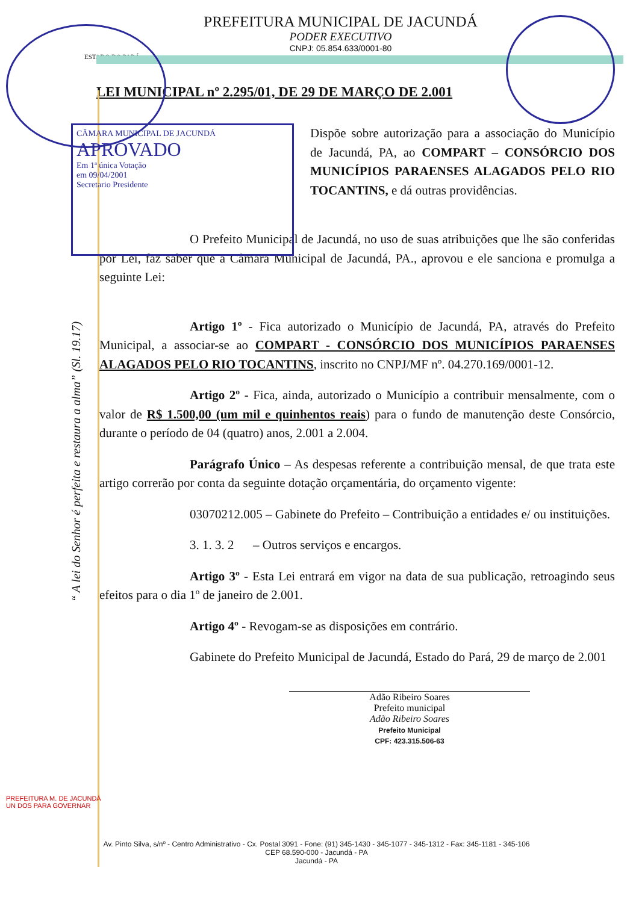PREFEITURA MUNICIPAL DE JACUNDÁ
PODER EXECUTIVO
CNPJ: 05.854.633/0001-80
ESTADO DO PARÁ
LEI MUNICIPAL nº 2.295/01, DE 29 DE MARÇO DE 2.001
CÂMARA MUNICIPAL DE JACUNDÁ
APROVADO
Em 1ª única Votação
em 09/04/2001
Secretario Presidente
Dispõe sobre autorização para a associação do Município de Jacundá, PA, ao COMPART – CONSÓRCIO DOS MUNICÍPIOS PARAENSES ALAGADOS PELO RIO TOCANTINS, e dá outras providências.
O Prefeito Municipal de Jacundá, no uso de suas atribuições que lhe são conferidas por Lei, faz saber que a Câmara Municipal de Jacundá, PA., aprovou e ele sanciona e promulga a seguinte Lei:
Artigo 1º - Fica autorizado o Município de Jacundá, PA, através do Prefeito Municipal, a associar-se ao COMPART - CONSÓRCIO DOS MUNICÍPIOS PARAENSES ALAGADOS PELO RIO TOCANTINS, inscrito no CNPJ/MF nº. 04.270.169/0001-12.
Artigo 2º - Fica, ainda, autorizado o Município a contribuir mensalmente, com o valor de R$ 1.500,00 (um mil e quinhentos reais) para o fundo de manutenção deste Consórcio, durante o período de 04 (quatro) anos, 2.001 a 2.004.
Parágrafo Único – As despesas referente a contribuição mensal, de que trata este artigo correrão por conta da seguinte dotação orçamentária, do orçamento vigente:
03070212.005 – Gabinete do Prefeito – Contribuição a entidades e/ ou instituições.
3. 1. 3. 2 – Outros serviços e encargos.
Artigo 3º - Esta Lei entrará em vigor na data de sua publicação, retroagindo seus efeitos para o dia 1º de janeiro de 2.001.
Artigo 4º - Revogam-se as disposições em contrário.
Gabinete do Prefeito Municipal de Jacundá, Estado do Pará, 29 de março de 2.001
Adão Ribeiro Soares
Prefeito municipal
Adão Ribeiro Soares
Prefeito Municipal
CPF: 423.315.506-63
PREFEITURA M. DE JACUNDÁ
UN DOS PARA GOVERNAR
“ A lei do Senhor é perfeita e restaura a alma” (Sl. 19.17)
Av. Pinto Silva, s/nº - Centro Administrativo - Cx. Postal 3091 - Fone: (91) 345-1430 - 345-1077 - 345-1312 - Fax: 345-1181 - 345-106
CEP 68.590-000 - Jacundá - PA
Jacundá - PA